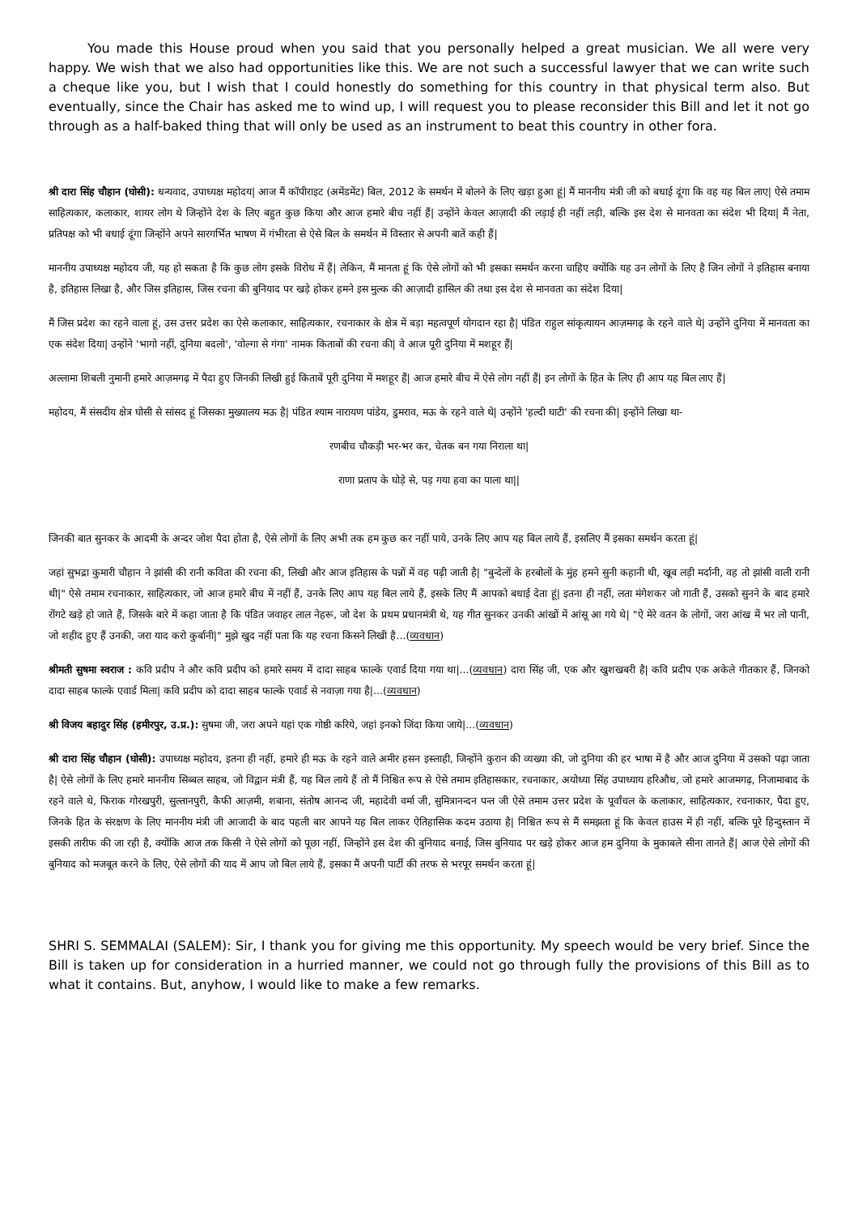You made this House proud when you said that you personally helped a great musician. We all were very happy. We wish that we also had opportunities like this. We are not such a successful lawyer that we can write such a cheque like you, but I wish that I could honestly do something for this country in that physical term also. But eventually, since the Chair has asked me to wind up, I will request you to please reconsider this Bill and let it not go through as a half-baked thing that will only be used as an instrument to beat this country in other fora.
श्री दारा सिंह चौहान (घोसी): धन्यवाद, उपाध्यक्ष महोदय| आज मैं कॉपीराइट (अमेंडमेंट) बिल, 2012 के समर्थन में बोलने के लिए खड़ा हुआ हूं| मैं माननीय मंत्री जी को बधाई दूंगा कि वह यह बिल लाए| ऐसे तमाम साहित्यकार, कलाकार, शायर लोग थे जिन्होंने देश के लिए बहुत कुछ किया और आज हमारे बीच नहीं हैं| उन्होंने केवल आज़ादी की लड़ाई ही नहीं लड़ी, बल्कि इस देश से मानवता का संदेश भी दिया| मैं नेता, प्रतिपक्ष को भी बधाई दूंगा जिन्होंने अपने सारगर्भित भाषण में गंभीरता से ऐसे बिल के समर्थन में विस्तार से अपनी बातें कही हैं|
माननीय उपाध्यक्ष महोदय जी, यह हो सकता है कि कुछ लोग इसके विरोध में हैं| लेकिन, मैं मानता हूं कि ऐसे लोगों को भी इसका समर्थन करना चाहिए क्योंकि यह उन लोगों के लिए है जिन लोगों ने इतिहास बनाया है, इतिहास लिखा है, और जिस इतिहास, जिस रचना की बुनियाद पर खड़े होकर हमने इस मुल्क की आज़ादी हासिल की तथा इस देश से मानवता का संदेश दिया|
मैं जिस प्रदेश का रहने वाला हूं, उस उत्तर प्रदेश का ऐसे कलाकार, साहित्यकार, रचनाकार के क्षेत्र में बड़ा महत्वपूर्ण योगदान रहा है| पंडित राहुल सांकृत्यायन आज़मगढ़ के रहने वाले थे| उन्होंने दुनिया में मानवता का एक संदेश दिया| उन्होंने 'भागो नहीं, दुनिया बदलो', 'वोल्गा से गंगा' नामक किताबों की रचना की| वे आज पूरी दुनिया में मशहूर हैं|
अल्लामा शिबली नुमानी हमारे आज़मगढ़ में पैदा हुए जिनकी लिखी हुई किताबें पूरी दुनिया में मशहूर हैं| आज हमारे बीच में ऐसे लोग नहीं हैं| इन लोगों के हित के लिए ही आप यह बिल लाए हैं|
महोदय, मैं संसदीय क्षेत्र घोसी से सांसद हूं जिसका मुख्यालय मऊ है| पंडित श्याम नारायण पांडेय, डुमराव, मऊ के रहने वाले थे| उन्होंने 'हल्दी घाटी' की रचना की| इन्होंने लिखा था-
रणबीच चौकड़ी भर-भर कर, चेतक बन गया निराला था|
राणा प्रताप के घोड़े से, पड़ गया हवा का पाला था||
जिनकी बात सुनकर के आदमी के अन्दर जोश पैदा होता है, ऐसे लोगों के लिए अभी तक हम कुछ कर नहीं पाये, उनके लिए आप यह बिल लाये हैं, इसलिए मैं इसका समर्थन करता हूं|
जहां सुभद्रा कुमारी चौहान ने झांसी की रानी कविता की रचना की, लिखी और आज इतिहास के पन्नों में वह पढ़ी जाती है| "बुन्देलों के हरबोलों के मुंह हमने सुनी कहानी थी, खूब लड़ी मर्दानी, वह तो झांसी वाली रानी थी|" ऐसे तमाम रचनाकार, साहित्यकार, जो आज हमारे बीच में नहीं हैं, उनके लिए आप यह बिल लाये हैं, इसके लिए मैं आपको बधाई देता हूं| इतना ही नहीं, लता मंगेशकर जो गाती हैं, उसको सुनने के बाद हमारे रोंगटे खड़े हो जाते हैं, जिसके बारे में कहा जाता है कि पंडित जवाहर लाल नेहरू, जो देश के प्रथम प्रधानमंत्री थे, यह गीत सुनकर उनकी आंखों में आंसू आ गये थे| "ऐ मेरे वतन के लोगों, जरा आंख में भर लो पानी, जो शहीद हुए हैं उनकी, जरा याद करो कुर्बानी|" मुझे खुद नहीं पता कि यह रचना किसने लिखी है...(व्यवधान)
श्रीमती सुषमा स्वराज : कवि प्रदीप ने और कवि प्रदीप को हमारे समय में दादा साहब फाल्के एवार्ड दिया गया था|...(व्यवधान) दारा सिंह जी, एक और खुशखबरी है| कवि प्रदीप एक अकेले गीतकार हैं, जिनको दादा साहब फाल्के एवार्ड मिला| कवि प्रदीप को दादा साहब फाल्के एवार्ड से नवाज़ा गया है|...(व्यवधान)
श्री विजय बहादुर सिंह (हमीरपुर, उ.प्र.): सुषमा जी, जरा अपने यहां एक गोष्ठी करिये, जहां इनको जिंदा किया जाये|...(व्यवधान)
श्री दारा सिंह चौहान (घोसी): उपाध्यक्ष महोदय, इतना ही नहीं, हमारे ही मऊ के रहने वाले अमीर हसन इस्लाही, जिन्होंने कुरान की व्यख्या की, जो दुनिया की हर भाषा में है और आज दुनिया में उसको पढ़ा जाता है| ऐसे लोगों के लिए हमारे माननीय सिब्बल साहब, जो विद्वान मंत्री हैं, यह बिल लाये हैं तो मैं निश्चित रूप से ऐसे तमाम इतिहासकार, रचनाकार, अयोध्या सिंह उपाध्याय हरिऔध, जो हमारे आजमगढ़, निजामाबाद के रहने वाले थे, फिराक गोरखपुरी, सुल्तानपुरी, कैफी आज़मी, शबाना, संतोष आनन्द जी, महादेवी वर्मा जी, सुमित्रानन्दन पन्त जी ऐसे तमाम उत्तर प्रदेश के पूर्वांचल के कलाकार, साहित्यकार, रचनाकार, पैदा हुए, जिनके हित के संरक्षण के लिए माननीय मंत्री जी आजादी के बाद पहली बार आपने यह बिल लाकर ऐतिहासिक कदम उठाया है| निश्चित रूप से मैं समझता हूं कि केवल हाउस में ही नहीं, बल्कि पूरे हिन्दुस्तान में इसकी तारीफ की जा रही है, क्योंकि आज तक किसी ने ऐसे लोगों को पूछा नहीं, जिन्होंने इस देश की बुनियाद बनाई, जिस बुनियाद पर खड़े होकर आज हम दुनिया के मुकाबले सीना तानते हैं| आज ऐसे लोगों की बुनियाद को मजबूत करने के लिए, ऐसे लोगों की याद में आप जो बिल लाये हैं, इसका मैं अपनी पार्टी की तरफ से भरपूर समर्थन करता हूं|
SHRI S. SEMMALAI (SALEM): Sir, I thank you for giving me this opportunity. My speech would be very brief. Since the Bill is taken up for consideration in a hurried manner, we could not go through fully the provisions of this Bill as to what it contains. But, anyhow, I would like to make a few remarks.